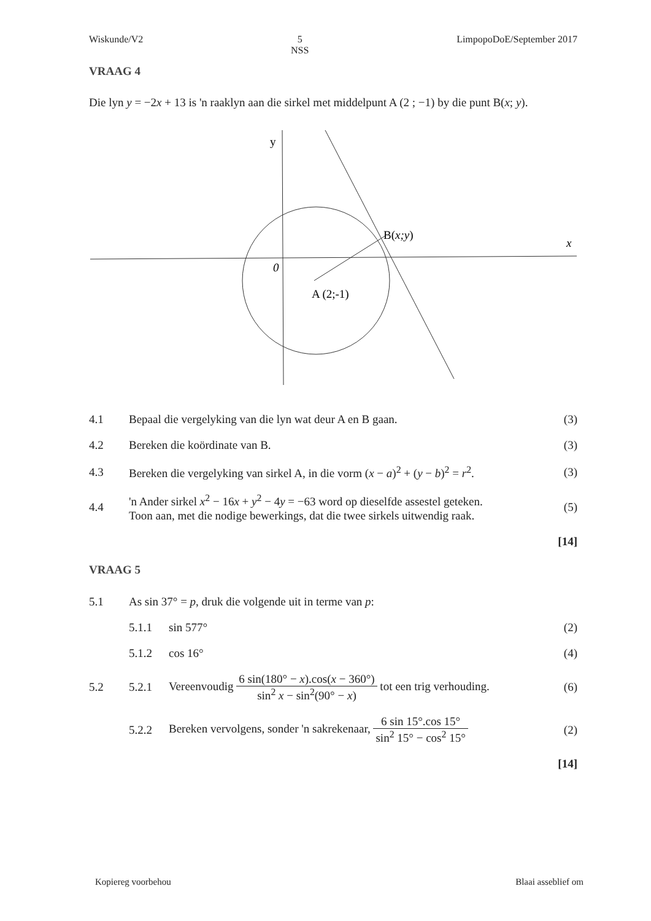Wiskunde/V2 5
NSS LimpopoDoE/September 2017
VRAAG 4
Die lyn y = −2x + 13 is 'n raaklyn aan die sirkel met middelpunt A (2 ; −1) by die punt B(x; y).
y
x
0
A (2;-1)
B(x;y)
| 4.1 | Bepaal die vergelyking van die lyn wat deur A en B gaan. | (3) |
| 4.2 | Bereken die koördinate van B. | (3) |
| 4.3 | Bereken die vergelyking van sirkel A, in die vorm ( x − a )<sup>2</sup> + ( y − b )<sup>2</sup> = r<sup>2</sup>. | (3) |
| 4.4 | 'n Ander sirkel x<sup>2</sup> − 16 x + y<sup>2</sup> − 4 y = −63 word op dieselfde assestel geteken. Toon aan, met die nodige bewerkings, dat die twee sirkels uitwendig raak. | (5) |
| | | [14] |
VRAAG 5
| 5.1 | As sin 37° = p , druk die volgende uit in terme van p : | | |
| | 5.1.1 | sin 577° | (2) |
| | 5.1.2 | cos 16° | (4) |
| 5.2 | 5.2.1 | Vereenvoudig 6 sin(180° − x ).cos( x − 360°) sin<sup>2</sup> x − sin<sup>2</sup>(90° − x ) tot een trig verhouding. | (6) |
| | 5.2.2 | Bereken vervolgens, sonder 'n sakrekenaar, 6 sin 15°.cos 15° sin<sup>2</sup> 15° − cos<sup>2</sup> 15° | (2) |
| | | | [14] |
Kopiereg voorbehou Blaai asseblief om